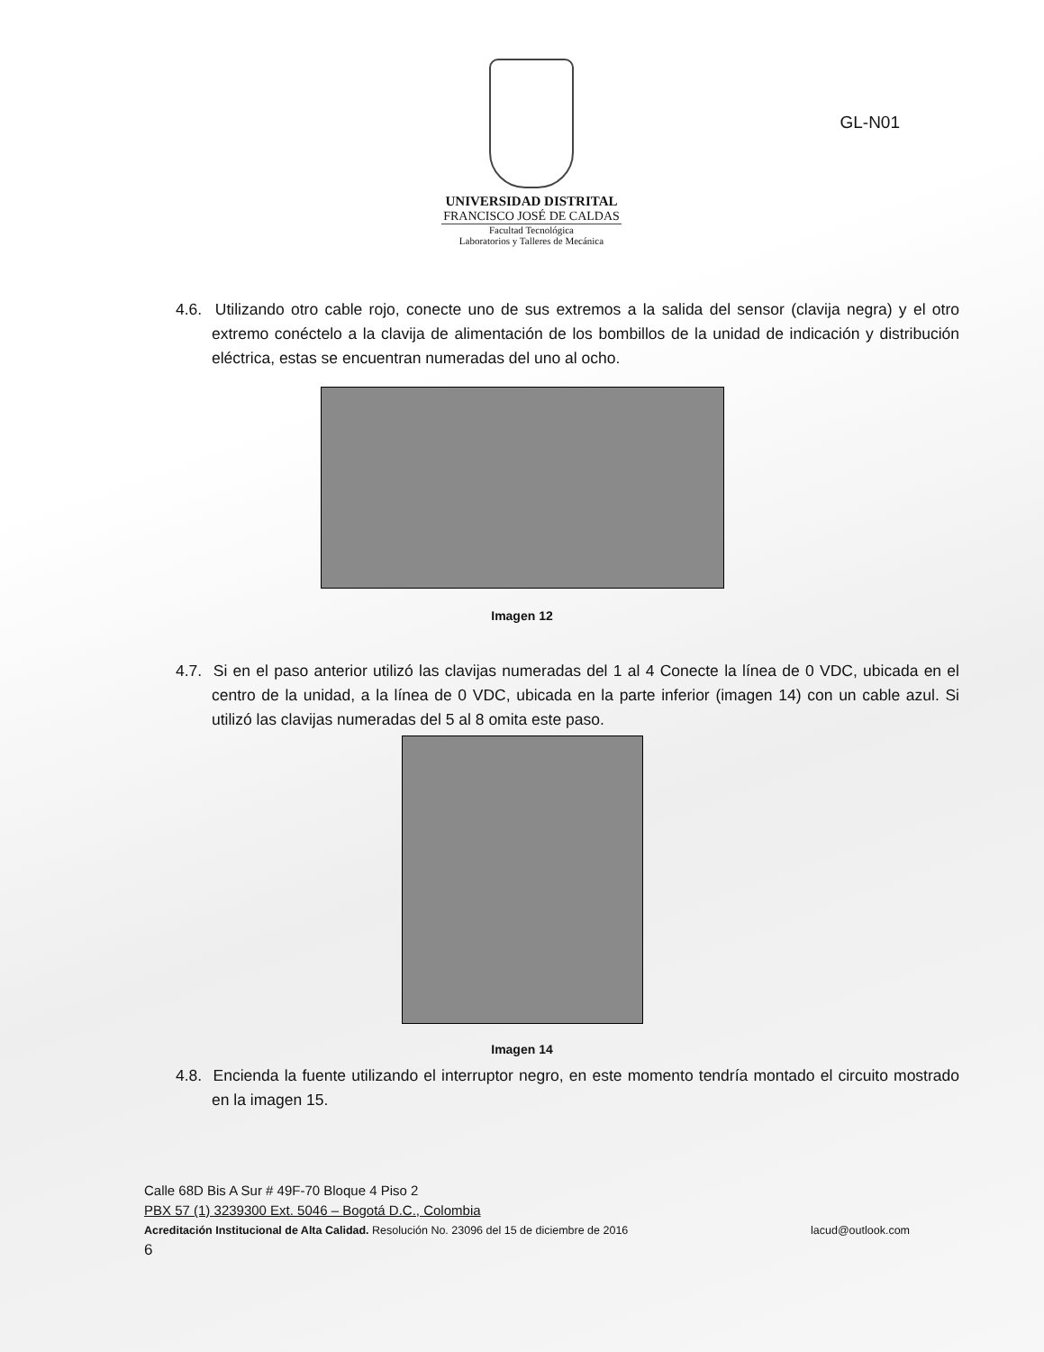UNIVERSIDAD DISTRITAL
FRANCISCO JOSÉ DE CALDAS
Facultad Tecnológica
Laboratorios y Talleres de Mecánica
GL-N01
4.6. Utilizando otro cable rojo, conecte uno de sus extremos a la salida del sensor (clavija negra) y el otro extremo conéctelo a la clavija de alimentación de los bombillos de la unidad de indicación y distribución eléctrica, estas se encuentran numeradas del uno al ocho.
Imagen 12
4.7. Si en el paso anterior utilizó las clavijas numeradas del 1 al 4 Conecte la línea de 0 VDC, ubicada en el centro de la unidad, a la línea de 0 VDC, ubicada en la parte inferior (imagen 14) con un cable azul. Si utilizó las clavijas numeradas del 5 al 8 omita este paso.
Imagen 14
4.8. Encienda la fuente utilizando el interruptor negro, en este momento tendría montado el circuito mostrado en la imagen 15.
Calle 68D Bis A Sur # 49F-70 Bloque 4 Piso 2
PBX 57 (1) 3239300 Ext. 5046 – Bogotá D.C., Colombia
Acreditación Institucional de Alta Calidad. Resolución No. 23096 del 15 de diciembre de 2016 lacud@outlook.com
6